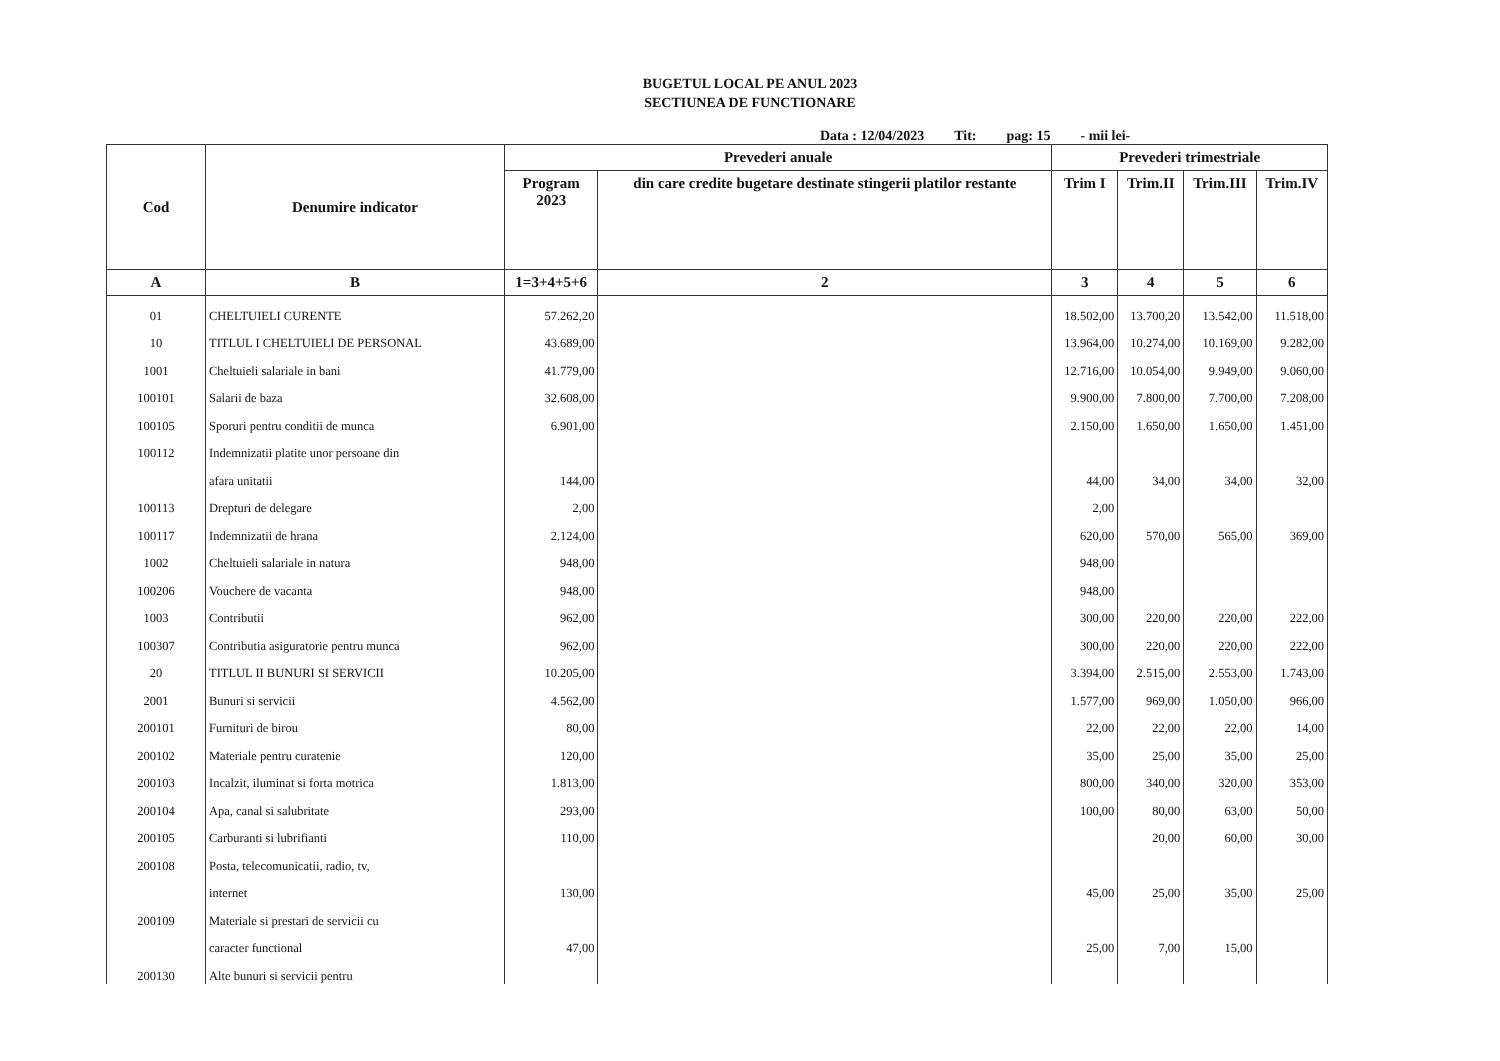BUGETUL LOCAL PE ANUL 2023
SECTIUNEA DE FUNCTIONARE
Data : 12/04/2023 Tit: pag: 15 - mii lei-
| Cod | Denumire indicator | Prevederi anuale | | Prevederi trimestriale | | | |
| --- | --- | --- | --- | --- | --- | --- | --- |
| | | Program 2023 | din care credite bugetare destinate stingerii platilor restante | Trim I | Trim.II | Trim.III | Trim.IV |
| A | B | 1=3+4+5+6 | 2 | 3 | 4 | 5 | 6 |
| 01 | CHELTUIELI CURENTE | 57.262,20 | | 18.502,00 | 13.700,20 | 13.542,00 | 11.518,00 |
| 10 | TITLUL I CHELTUIELI DE PERSONAL | 43.689,00 | | 13.964,00 | 10.274,00 | 10.169,00 | 9.282,00 |
| 1001 | Cheltuieli salariale in bani | 41.779,00 | | 12.716,00 | 10.054,00 | 9.949,00 | 9.060,00 |
| 100101 | Salarii de baza | 32.608,00 | | 9.900,00 | 7.800,00 | 7.700,00 | 7.208,00 |
| 100105 | Sporuri pentru conditii de munca | 6.901,00 | | 2.150,00 | 1.650,00 | 1.650,00 | 1.451,00 |
| 100112 | Indemnizatii platite unor persoane din | | | | | | |
| | afara unitatii | 144,00 | | 44,00 | 34,00 | 34,00 | 32,00 |
| 100113 | Drepturi de delegare | 2,00 | | 2,00 | | | |
| 100117 | Indemnizatii de hrana | 2.124,00 | | 620,00 | 570,00 | 565,00 | 369,00 |
| 1002 | Cheltuieli salariale in natura | 948,00 | | 948,00 | | | |
| 100206 | Vouchere de vacanta | 948,00 | | 948,00 | | | |
| 1003 | Contributii | 962,00 | | 300,00 | 220,00 | 220,00 | 222,00 |
| 100307 | Contributia asiguratorie pentru munca | 962,00 | | 300,00 | 220,00 | 220,00 | 222,00 |
| 20 | TITLUL II BUNURI SI SERVICII | 10.205,00 | | 3.394,00 | 2.515,00 | 2.553,00 | 1.743,00 |
| 2001 | Bunuri si servicii | 4.562,00 | | 1.577,00 | 969,00 | 1.050,00 | 966,00 |
| 200101 | Furnituri de birou | 80,00 | | 22,00 | 22,00 | 22,00 | 14,00 |
| 200102 | Materiale pentru curatenie | 120,00 | | 35,00 | 25,00 | 35,00 | 25,00 |
| 200103 | Incalzit, iluminat si forta motrica | 1.813,00 | | 800,00 | 340,00 | 320,00 | 353,00 |
| 200104 | Apa, canal si salubritate | 293,00 | | 100,00 | 80,00 | 63,00 | 50,00 |
| 200105 | Carburanti si lubrifianti | 110,00 | | | 20,00 | 60,00 | 30,00 |
| 200108 | Posta, telecomunicatii, radio, tv, | | | | | | |
| | internet | 130,00 | | 45,00 | 25,00 | 35,00 | 25,00 |
| 200109 | Materiale si prestari de servicii cu | | | | | | |
| | caracter functional | 47,00 | | 25,00 | 7,00 | 15,00 | |
| 200130 | Alte bunuri si servicii pentru | | | | | | |